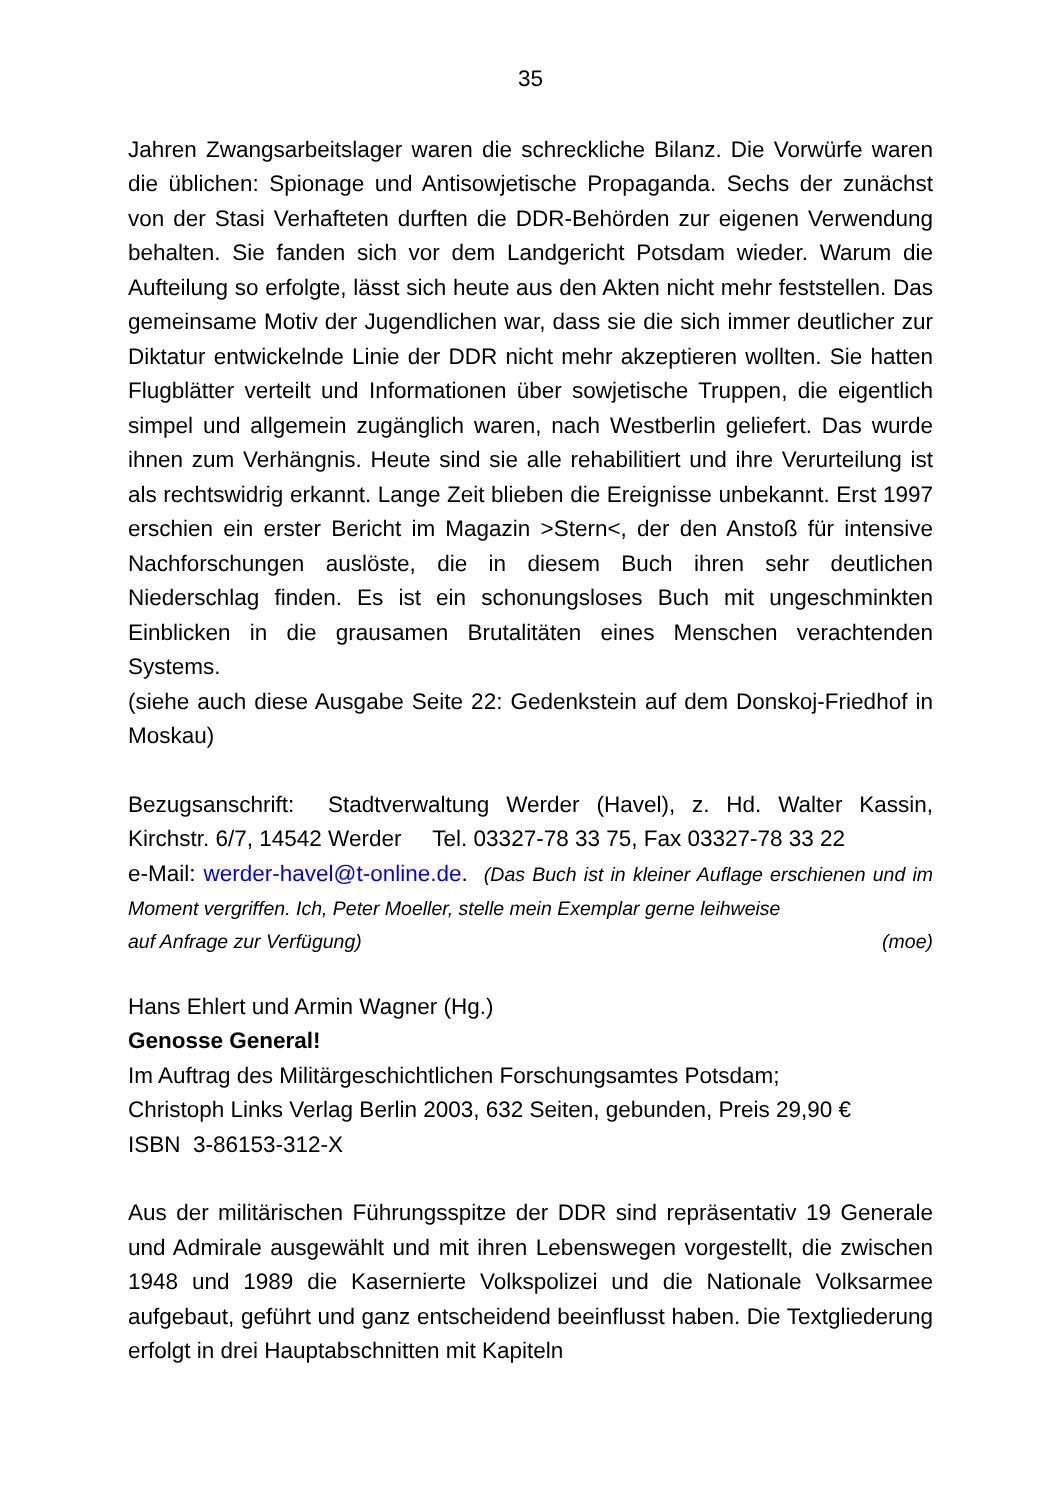35
Jahren Zwangsarbeitslager waren die schreckliche Bilanz. Die Vorwürfe waren die üblichen: Spionage und Antisowjetische Propaganda. Sechs der zunächst von der Stasi Verhafteten durften die DDR-Behörden zur eigenen Verwendung behalten. Sie fanden sich vor dem Landgericht Potsdam wieder. Warum die Aufteilung so erfolgte, lässt sich heute aus den Akten nicht mehr feststellen. Das gemeinsame Motiv der Jugendlichen war, dass sie die sich immer deutlicher zur Diktatur entwickelnde Linie der DDR nicht mehr akzeptieren wollten. Sie hatten Flugblätter verteilt und Informationen über sowjetische Truppen, die eigentlich simpel und allgemein zugänglich waren, nach Westberlin geliefert. Das wurde ihnen zum Verhängnis. Heute sind sie alle rehabilitiert und ihre Verurteilung ist als rechtswidrig erkannt. Lange Zeit blieben die Ereignisse unbekannt. Erst 1997 erschien ein erster Bericht im Magazin >Stern<, der den Anstoß für intensive Nachforschungen auslöste, die in diesem Buch ihren sehr deutlichen Niederschlag finden. Es ist ein schonungsloses Buch mit ungeschminkten Einblicken in die grausamen Brutalitäten eines Menschen verachtenden Systems.
(siehe auch diese Ausgabe Seite 22: Gedenkstein auf dem Donskoj-Friedhof in Moskau)
Bezugsanschrift: Stadtverwaltung Werder (Havel), z. Hd. Walter Kassin, Kirchstr. 6/7, 14542 Werder Tel. 03327-78 33 75, Fax 03327-78 33 22
e-Mail: werder-havel@t-online.de. (Das Buch ist in kleiner Auflage erschienen und im Moment vergriffen. Ich, Peter Moeller, stelle mein Exemplar gerne leihweise
auf Anfrage zur Verfügung) (moe)
Hans Ehlert und Armin Wagner (Hg.)
Genosse General!
Im Auftrag des Militärgeschichtlichen Forschungsamtes Potsdam;
Christoph Links Verlag Berlin 2003, 632 Seiten, gebunden, Preis 29,90 €
ISBN 3-86153-312-X
Aus der militärischen Führungsspitze der DDR sind repräsentativ 19 Generale und Admirale ausgewählt und mit ihren Lebenswegen vorgestellt, die zwischen 1948 und 1989 die Kasernierte Volkspolizei und die Nationale Volksarmee aufgebaut, geführt und ganz entscheidend beeinflusst haben. Die Textgliederung erfolgt in drei Hauptabschnitten mit Kapiteln